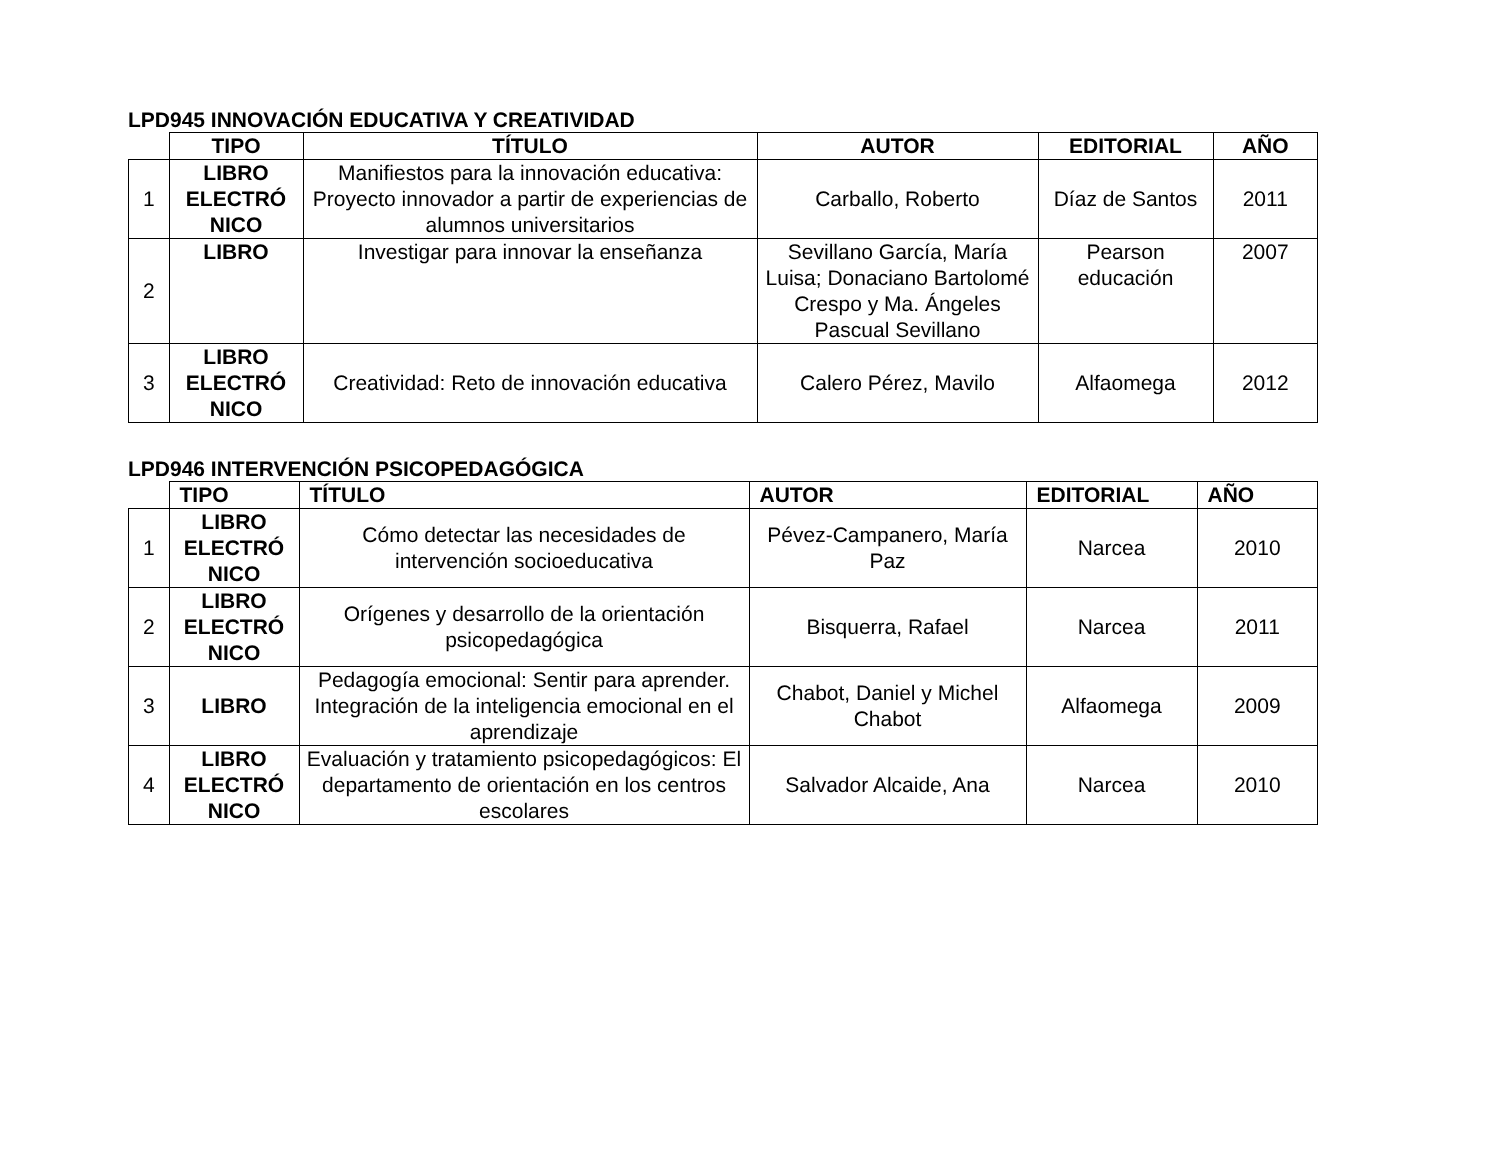LPD945 INNOVACIÓN EDUCATIVA Y CREATIVIDAD
| | TIPO | TÍTULO | AUTOR | EDITORIAL | AÑO |
| 1 | LIBRO ELECTRÓ NICO | Manifiestos para la innovación educativa: Proyecto innovador a partir de experiencias de alumnos universitarios | Carballo, Roberto | Díaz de Santos | 2011 |
| 2 | LIBRO | Investigar para innovar la enseñanza | Sevillano García, María Luisa; Donaciano Bartolomé Crespo y Ma. Ángeles Pascual Sevillano | Pearson educación | 2007 |
| 3 | LIBRO ELECTRÓ NICO | Creatividad: Reto de innovación educativa | Calero Pérez, Mavilo | Alfaomega | 2012 |
LPD946 INTERVENCIÓN PSICOPEDAGÓGICA
| | TIPO | TÍTULO | AUTOR | EDITORIAL | AÑO |
| 1 | LIBRO ELECTRÓ NICO | Cómo detectar las necesidades de intervención socioeducativa | Pévez-Campanero, María Paz | Narcea | 2010 |
| 2 | LIBRO ELECTRÓ NICO | Orígenes y desarrollo de la orientación psicopedagógica | Bisquerra, Rafael | Narcea | 2011 |
| 3 | LIBRO | Pedagogía emocional: Sentir para aprender. Integración de la inteligencia emocional en el aprendizaje | Chabot, Daniel y Michel Chabot | Alfaomega | 2009 |
| 4 | LIBRO ELECTRÓ NICO | Evaluación y tratamiento psicopedagógicos: El departamento de orientación en los centros escolares | Salvador Alcaide, Ana | Narcea | 2010 |